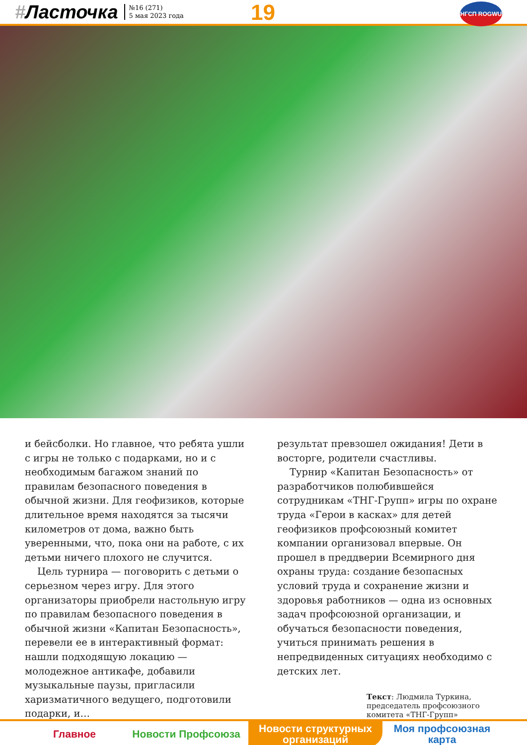#Ласточка
№16 (271)
5 мая 2023 года
19 НГСП ROGWU
и бейсболки. Но главное, что ребята ушли с игры не только с подарками, но и с необходимым багажом знаний по правилам безопасного поведения в обычной жизни. Для геофизиков, которые длительное время находятся за тысячи километров от дома, важно быть уверенными, что, пока они на работе, с их детьми ничего плохого не случится.
Цель турнира — поговорить с детьми о серьезном через игру. Для этого организаторы приобрели настольную игру по правилам безопасного поведения в обычной жизни «Капитан Безопасность», перевели ее в интерактивный формат: нашли подходящую локацию — молодежное антикафе, добавили музыкальные паузы, пригласили харизматичного ведущего, подготовили подарки, и…
результат превзошел ожидания! Дети в восторге, родители счастливы.
Турнир «Капитан Безопасность» от разработчиков полюбившейся сотрудникам «ТНГ-Групп» игры по охране труда «Герои в касках» для детей геофизиков профсоюзный комитет компании организовал впервые. Он прошел в преддверии Всемирного дня охраны труда: создание безопасных условий труда и сохранение жизни и здоровья работников — одна из основных задач профсоюзной организации, и обучаться безопасности поведения, учиться принимать решения в непредвиденных ситуациях необходимо с детских лет.
Текст: Людмила Туркина, председатель профсоюзного комитета «ТНГ-Групп»
Главное Новости Профсоюза Новости структурных организаций
Моя профсоюзная карта